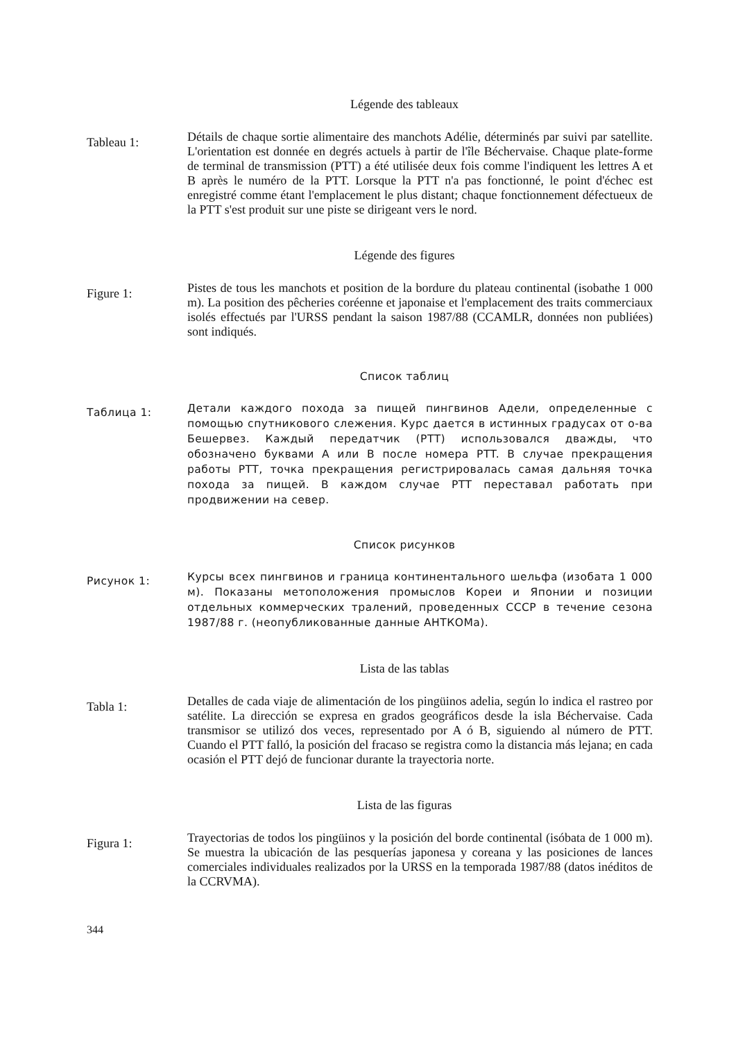Légende des tableaux
Tableau 1:
Détails de chaque sortie alimentaire des manchots Adélie, déterminés par suivi par satellite. L'orientation est donnée en degrés actuels à partir de l'île Béchervaise. Chaque plate-forme de terminal de transmission (PTT) a été utilisée deux fois comme l'indiquent les lettres A et B après le numéro de la PTT. Lorsque la PTT n'a pas fonctionné, le point d'échec est enregistré comme étant l'emplacement le plus distant; chaque fonctionnement défectueux de la PTT s'est produit sur une piste se dirigeant vers le nord.
Légende des figures
Figure 1:
Pistes de tous les manchots et position de la bordure du plateau continental (isobathe 1 000 m). La position des pêcheries coréenne et japonaise et l'emplacement des traits commerciaux isolés effectués par l'URSS pendant la saison 1987/88 (CCAMLR, données non publiées) sont indiqués.
Список таблиц
Таблица 1:
Детали каждого похода за пищей пингвинов Адели, определенные с помощью спутникового слежения. Курс дается в истинных градусах от о-ва Бешервез. Каждый передатчик (PTT) использовался дважды, что обозначено буквами A или B после номера PTT. В случае прекращения работы PTT, точка прекращения регистрировалась самая дальняя точка похода за пищей. В каждом случае PTT переставал работать при продвижении на север.
Список рисунков
Рисунок 1:
Курсы всех пингвинов и граница континентального шельфа (изобата 1 000 м). Показаны метоположения промыслов Кореи и Японии и позиции отдельных коммерческих тралений, проведенных СССР в течение сезона 1987/88 г. (неопубликованные данные АНТКОМа).
Lista de las tablas
Tabla 1:
Detalles de cada viaje de alimentación de los pingüinos adelia, según lo indica el rastreo por satélite. La dirección se expresa en grados geográficos desde la isla Béchervaise. Cada transmisor se utilizó dos veces, representado por A ó B, siguiendo al número de PTT. Cuando el PTT falló, la posición del fracaso se registra como la distancia más lejana; en cada ocasión el PTT dejó de funcionar durante la trayectoria norte.
Lista de las figuras
Figura 1:
Trayectorias de todos los pingüinos y la posición del borde continental (isóbata de 1 000 m). Se muestra la ubicación de las pesquerías japonesa y coreana y las posiciones de lances comerciales individuales realizados por la URSS en la temporada 1987/88 (datos inéditos de la CCRVMA).
344